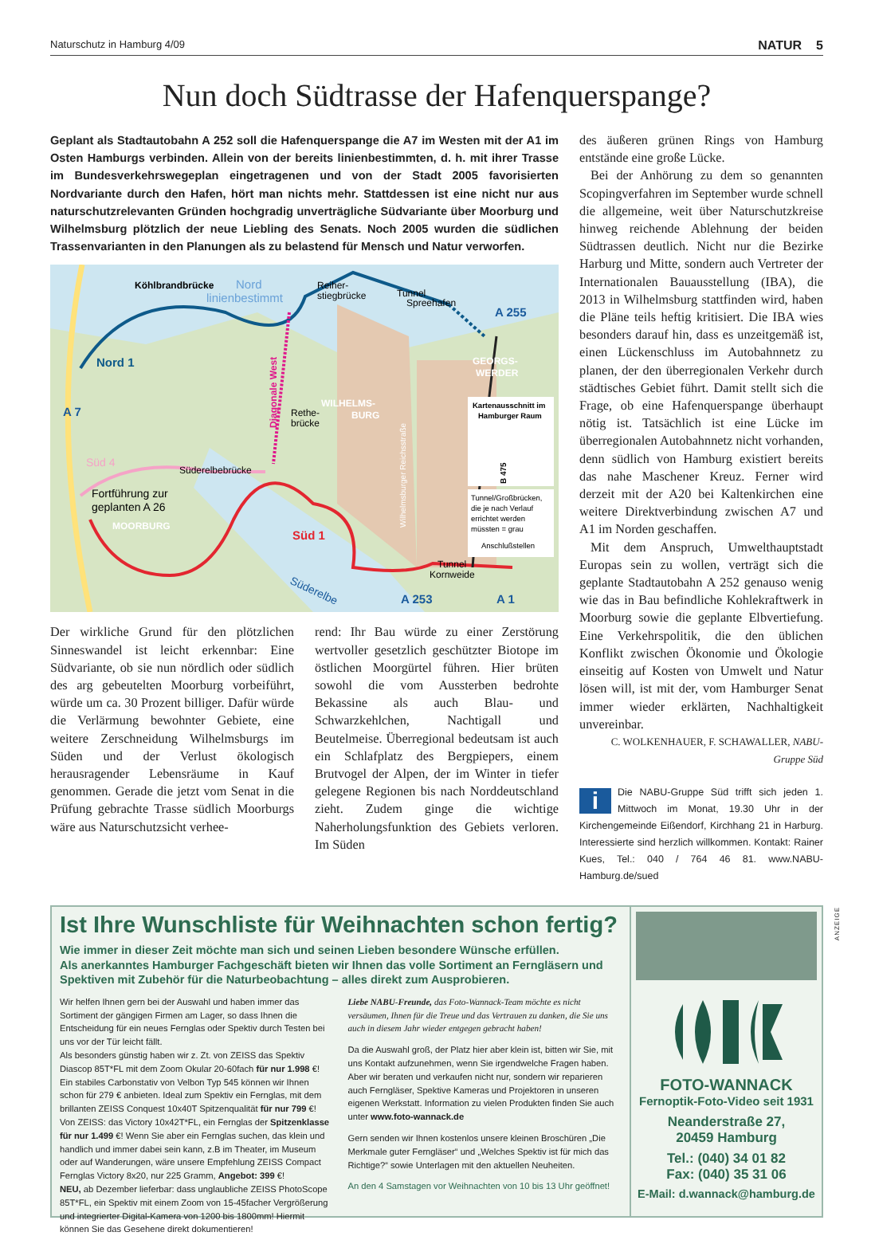Naturschutz in Hamburg 4/09 NATUR 5
Nun doch Südtrasse der Hafenquerspange?
Geplant als Stadtautobahn A 252 soll die Hafenquerspange die A7 im Westen mit der A1 im Osten Hamburgs verbinden. Allein von der bereits linienbestimmten, d. h. mit ihrer Trasse im Bundesverkehrswegeplan eingetragenen und von der Stadt 2005 favorisierten Nordvariante durch den Hafen, hört man nichts mehr. Stattdessen ist eine nicht nur aus naturschutzrelevanten Gründen hochgradig unverträgliche Südvariante über Moorburg und Wilhelmsburg plötzlich der neue Liebling des Senats. Noch 2005 wurden die südlichen Trassenvarianten in den Planungen als zu belastend für Mensch und Natur verworfen.
Köhlbrandbrücke
Nord
linienbestimmt
Reiher-
stiegbrücke
Tunnel
Spreehafen
A 255
Nord 1
GEORGS-
WERDER
WILHELMS-
BURG
Diagonale West
Rethe-
brücke
A 7
Kartenausschnitt im
Hamburger Raum
Süd 4
Süderelbebrücke
Wilhelmsburger Reichsstraße
B 475
Tunnel/Großbrücken,
die je nach Verlauf
errichtet werden
müssten = grau
Anschlußstellen
Fortführung zur
geplanten A 26
MOORBURG
Süd 1
Tunnel
Kornweide
Süderelbe
A 253
A 1
Der wirkliche Grund für den plötzlichen Sinneswandel ist leicht erkennbar: Eine Südvariante, ob sie nun nördlich oder südlich des arg gebeutelten Moorburg vorbeiführt, würde um ca. 30 Prozent billiger. Dafür würde die Verlärmung bewohnter Gebiete, eine weitere Zerschneidung Wilhelmsburgs im Süden und der Verlust ökologisch herausragender Lebensräume in Kauf genommen. Gerade die jetzt vom Senat in die Prüfung gebrachte Trasse südlich Moorburgs wäre aus Naturschutzsicht verhee-
rend: Ihr Bau würde zu einer Zerstörung wertvoller gesetzlich geschützter Biotope im östlichen Moorgürtel führen. Hier brüten sowohl die vom Aussterben bedrohte Bekassine als auch Blau- und Schwarzkehlchen, Nachtigall und Beutelmeise. Überregional bedeutsam ist auch ein Schlafplatz des Bergpiepers, einem Brutvogel der Alpen, der im Winter in tiefer gelegene Regionen bis nach Norddeutschland zieht. Zudem ginge die wichtige Naherholungsfunktion des Gebiets verloren. Im Süden
des äußeren grünen Rings von Hamburg entstände eine große Lücke.
Bei der Anhörung zu dem so genannten Scopingverfahren im September wurde schnell die allgemeine, weit über Naturschutzkreise hinweg reichende Ablehnung der beiden Südtrassen deutlich. Nicht nur die Bezirke Harburg und Mitte, sondern auch Vertreter der Internationalen Bauausstellung (IBA), die 2013 in Wilhelmsburg stattfinden wird, haben die Pläne teils heftig kritisiert. Die IBA wies besonders darauf hin, dass es unzeitgemäß ist, einen Lückenschluss im Autobahnnetz zu planen, der den überregionalen Verkehr durch städtisches Gebiet führt. Damit stellt sich die Frage, ob eine Hafenquerspange überhaupt nötig ist. Tatsächlich ist eine Lücke im überregionalen Autobahnnetz nicht vorhanden, denn südlich von Hamburg existiert bereits das nahe Maschener Kreuz. Ferner wird derzeit mit der A20 bei Kaltenkirchen eine weitere Direktverbindung zwischen A7 und A1 im Norden geschaffen.
Mit dem Anspruch, Umwelthauptstadt Europas sein zu wollen, verträgt sich die geplante Stadtautobahn A 252 genauso wenig wie das in Bau befindliche Kohlekraftwerk in Moorburg sowie die geplante Elbvertiefung. Eine Verkehrspolitik, die den üblichen Konflikt zwischen Ökonomie und Ökologie einseitig auf Kosten von Umwelt und Natur lösen will, ist mit der, vom Hamburger Senat immer wieder erklärten, Nachhaltigkeit unvereinbar.
C. WOLKENHAUER, F. SCHAWALLER, NABU-Gruppe Süd
i Die NABU-Gruppe Süd trifft sich jeden 1. Mittwoch im Monat, 19.30 Uhr in der Kirchengemeinde Eißendorf, Kirchhang 21 in Harburg. Interessierte sind herzlich willkommen. Kontakt: Rainer Kues, Tel.: 040 / 764 46 81. www.NABU-Hamburg.de/sued
Ist Ihre Wunschliste für Weihnachten schon fertig?
Wie immer in dieser Zeit möchte man sich und seinen Lieben besondere Wünsche erfüllen.
Als anerkanntes Hamburger Fachgeschäft bieten wir Ihnen das volle Sortiment an Ferngläsern und Spektiven mit Zubehör für die Naturbeobachtung – alles direkt zum Ausprobieren.
Wir helfen Ihnen gern bei der Auswahl und haben immer das Sortiment der gängigen Firmen am Lager, so dass Ihnen die Entscheidung für ein neues Fernglas oder Spektiv durch Testen bei uns vor der Tür leicht fällt.
Als besonders günstig haben wir z. Zt. von ZEISS das Spektiv Diascop 85T*FL mit dem Zoom Okular 20-60fach für nur 1.998 €! Ein stabiles Carbonstativ von Velbon Typ 545 können wir Ihnen schon für 279 € anbieten. Ideal zum Spektiv ein Fernglas, mit dem brillanten ZEISS Conquest 10x40T Spitzenqualität für nur 799 €! Von ZEISS: das Victory 10x42T*FL, ein Fernglas der Spitzenklasse für nur 1.499 €! Wenn Sie aber ein Fernglas suchen, das klein und handlich und immer dabei sein kann, z.B im Theater, im Museum oder auf Wanderungen, wäre unsere Empfehlung ZEISS Compact Fernglas Victory 8x20, nur 225 Gramm, Angebot: 399 €!
NEU, ab Dezember lieferbar: dass unglaubliche ZEISS PhotoScope 85T*FL, ein Spektiv mit einem Zoom von 15-45facher Vergrößerung und integrierter Digital-Kamera von 1200 bis 1800mm! Hiermit können Sie das Gesehene direkt dokumentieren!
Liebe NABU-Freunde, das Foto-Wannack-Team möchte es nicht versäumen, Ihnen für die Treue und das Vertrauen zu danken, die Sie uns auch in diesem Jahr wieder entgegen gebracht haben!
Da die Auswahl groß, der Platz hier aber klein ist, bitten wir Sie, mit uns Kontakt aufzunehmen, wenn Sie irgendwelche Fragen haben. Aber wir beraten und verkaufen nicht nur, sondern wir reparieren auch Ferngläser, Spektive Kameras und Projektoren in unseren eigenen Werkstatt. Information zu vielen Produkten finden Sie auch unter www.foto-wannack.de
Gern senden wir Ihnen kostenlos unsere kleinen Broschüren „Die Merkmale guter Ferngläser“ und „Welches Spektiv ist für mich das Richtige?“ sowie Unterlagen mit den aktuellen Neuheiten.
An den 4 Samstagen vor Weihnachten von 10 bis 13 Uhr geöffnet!
FOTO-WANNACK
Fernoptik-Foto-Video seit 1931
Neanderstraße 27,
20459 Hamburg
Tel.: (040) 34 01 82
Fax: (040) 35 31 06
E-Mail: d.wannack@hamburg.de
ANZEIGE